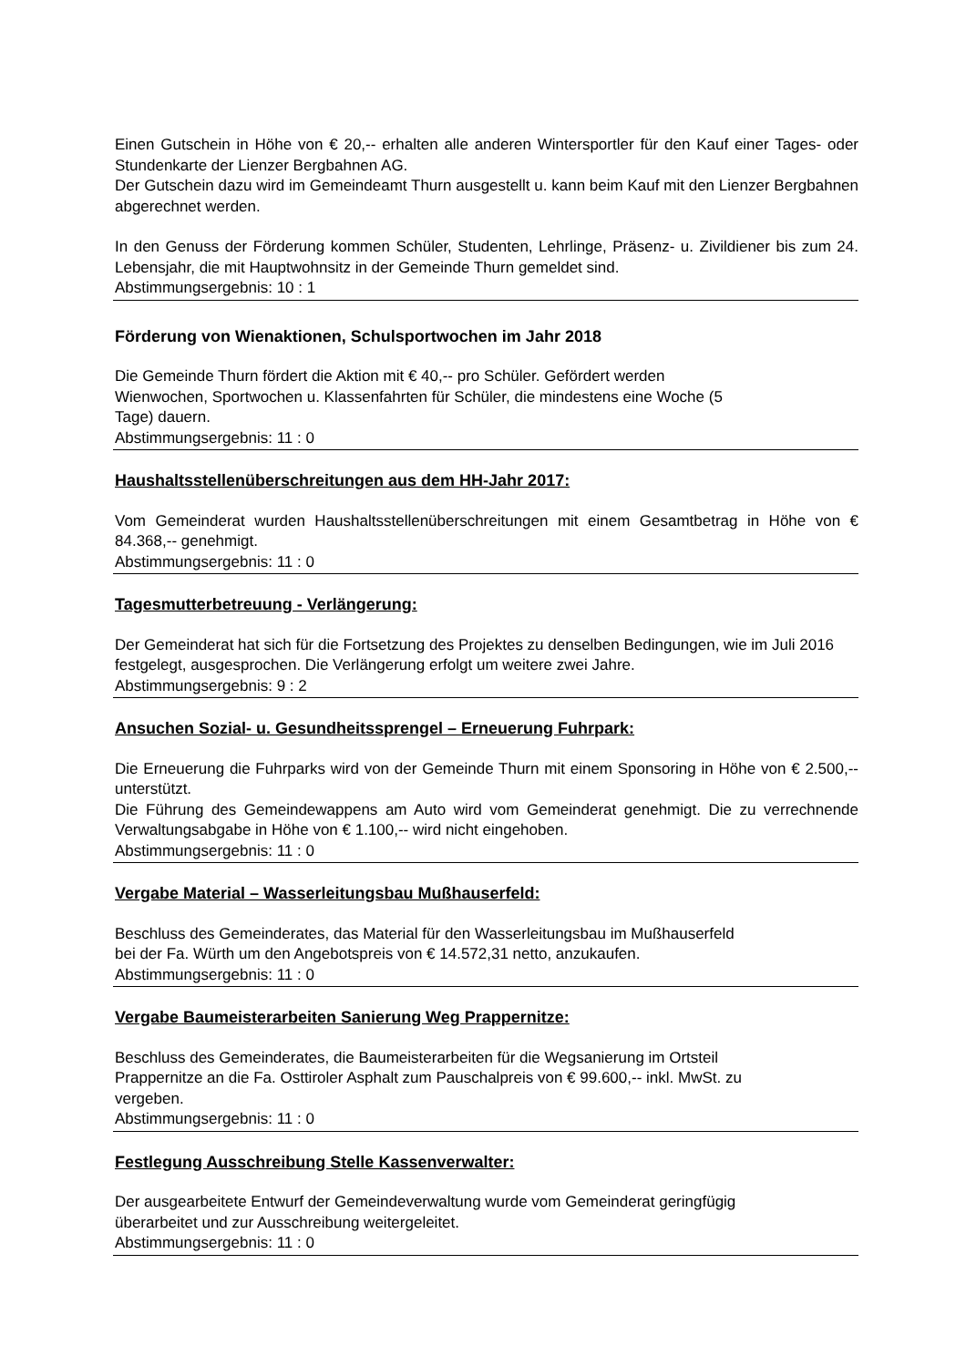Einen Gutschein in Höhe von € 20,-- erhalten alle anderen Wintersportler für den Kauf einer Tages- oder Stundenkarte der Lienzer Bergbahnen AG.
Der Gutschein dazu wird im Gemeindeamt Thurn ausgestellt u. kann beim Kauf mit den Lienzer Bergbahnen abgerechnet werden.
In den Genuss der Förderung kommen Schüler, Studenten, Lehrlinge, Präsenz- u. Zivildiener bis zum 24. Lebensjahr, die mit Hauptwohnsitz in der Gemeinde Thurn gemeldet sind.
Abstimmungsergebnis: 10 : 1
Förderung von Wienaktionen, Schulsportwochen im Jahr 2018
Die Gemeinde Thurn fördert die Aktion mit € 40,-- pro Schüler. Gefördert werden
Wienwochen, Sportwochen u. Klassenfahrten für Schüler, die mindestens eine Woche (5
Tage) dauern.
Abstimmungsergebnis: 11 : 0
Haushaltsstellenüberschreitungen aus dem HH-Jahr 2017:
Vom Gemeinderat wurden Haushaltsstellenüberschreitungen mit einem Gesamtbetrag in Höhe von € 84.368,-- genehmigt.
Abstimmungsergebnis: 11 : 0
Tagesmutterbetreuung - Verlängerung:
Der Gemeinderat hat sich für die Fortsetzung des Projektes zu denselben Bedingungen, wie im Juli 2016 festgelegt, ausgesprochen. Die Verlängerung erfolgt um weitere zwei Jahre.
Abstimmungsergebnis: 9 : 2
Ansuchen Sozial- u. Gesundheitssprengel – Erneuerung Fuhrpark:
Die Erneuerung die Fuhrparks wird von der Gemeinde Thurn mit einem Sponsoring in Höhe von € 2.500,-- unterstützt.
Die Führung des Gemeindewappens am Auto wird vom Gemeinderat genehmigt. Die zu verrechnende Verwaltungsabgabe in Höhe von € 1.100,-- wird nicht eingehoben.
Abstimmungsergebnis: 11 : 0
Vergabe Material – Wasserleitungsbau Mußhauserfeld:
Beschluss des Gemeinderates, das Material für den Wasserleitungsbau im Mußhauserfeld
bei der Fa. Würth um den Angebotspreis von € 14.572,31 netto, anzukaufen.
Abstimmungsergebnis: 11 : 0
Vergabe Baumeisterarbeiten Sanierung Weg Prappernitze:
Beschluss des Gemeinderates, die Baumeisterarbeiten für die Wegsanierung im Ortsteil
Prappernitze an die Fa. Osttiroler Asphalt zum Pauschalpreis von € 99.600,-- inkl. MwSt. zu
vergeben.
Abstimmungsergebnis: 11 : 0
Festlegung Ausschreibung Stelle Kassenverwalter:
Der ausgearbeitete Entwurf der Gemeindeverwaltung wurde vom Gemeinderat geringfügig
überarbeitet und zur Ausschreibung weitergeleitet.
Abstimmungsergebnis: 11 : 0